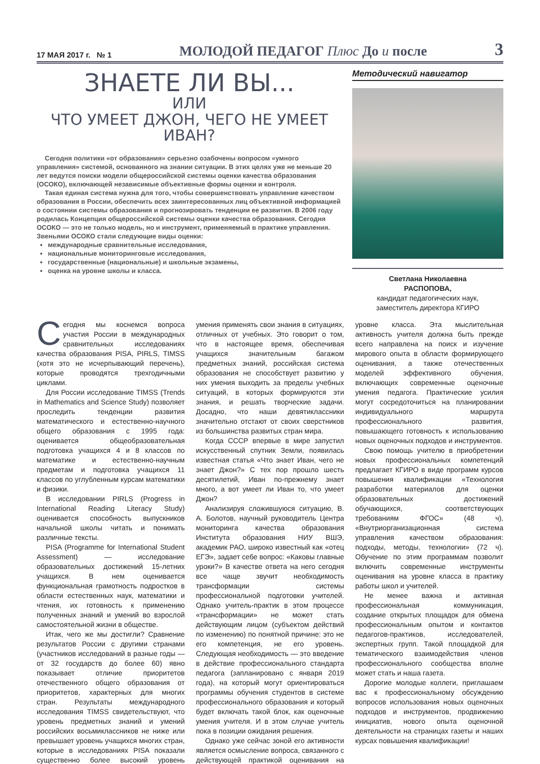17 МАЯ 2017 г. № 1 МОЛОДОЙ ПЕДАГОГ Плюс До и после 3
ЗНАЕТЕ ЛИ ВЫ...
ИЛИ
ЧТО УМЕЕТ ДЖОН, ЧЕГО НЕ УМЕЕТ ИВАН?
Сегодня политики «от образования» серьезно озабочены вопросом «умного управления» системой, основанного на знании ситуации. В этих целях уже не меньше 20 лет ведутся поиски модели общероссийской системы оценки качества образования (ОСОКО), включающей независимые объективные формы оценки и контроля.
Такая единая система нужна для того, чтобы совершенствовать управление качеством образования в России, обеспечить всех заинтересованных лиц объективной информацией о состоянии системы образования и прогнозировать тенденции ее развития. В 2006 году родилась Концепция общероссийской системы оценки качества образования. Сегодня ОСОКО — это не только модель, но и инструмент, применяемый в практике управления. Звеньями ОСОКО стали следующие виды оценки:
международные сравнительные исследования,
национальные мониторинговые исследования,
государственные (национальные) и школьные экзамены,
оценка на уровне школы и класса.
Методический навигатор
Светлана Николаевна
РАСПОПОВА,
кандидат педагогических наук,
заместитель директора КГИРО
Сегодня мы коснемся вопроса участия России в международных сравнительных исследованиях качества образования PISA, PIRLS, TIMSS (хотя это не исчерпывающий перечень), которые проводятся трехгодичными циклами.
Для России исследование TIMSS (Trends in Mathematics and Science Study) позволяет проследить тенденции развития математического и естественно-научного общего образования с 1995 года: оценивается общеобразовательная подготовка учащихся 4 и 8 классов по математике и естественно-научным предметам и подготовка учащихся 11 классов по углубленным курсам математики и физики.
В исследовании PIRLS (Progress in International Reading Literacy Study) оценивается способность выпускников начальной школы читать и понимать различные тексты.
PISA (Programme for International Student Assessment) — исследование образовательных достижений 15-летних учащихся. В нем оценивается функциональная грамотность подростков в области естественных наук, математики и чтения, их готовность к применению полученных знаний и умений во взрослой самостоятельной жизни в обществе.
Итак, чего же мы достигли? Сравнение результатов России с другими странами (участников исследований в разные годы — от 32 государств до более 60) явно показывает отличие приоритетов отечественного общего образования от приоритетов, характерных для многих стран. Результаты международного исследования TIMSS свидетельствуют, что уровень предметных знаний и умений российских восьмиклассников не ниже или превышает уровень учащихся многих стран, которые в исследованиях PISA показали существенно более высокий уровень умения применять свои знания в ситуациях, отличных от учебных. Это говорит о том, что в настоящее время, обеспечивая учащихся значительным багажом предметных знаний, российская система образования не способствует развитию у них умения выходить за пределы учебных ситуаций, в которых формируются эти знания, и решать творческие задачи. Досадно, что наши девятиклассники значительно отстают от своих сверстников из большинства развитых стран мира.
Когда СССР впервые в мире запустил искусственный спутник Земли, появилась известная статья «Что знает Иван, чего не знает Джон?» С тех пор прошло шесть десятилетий, Иван по-прежнему знает много, а вот умеет ли Иван то, что умеет Джон?
Анализируя сложившуюся ситуацию, В. А. Болотов, научный руководитель Центра мониторинга качества образования Института образования НИУ ВШЭ, академик РАО, широко известный как «отец ЕГЭ», задает себе вопрос: «Каковы главные уроки?» В качестве ответа на него сегодня все чаще звучит необходимость трансформации системы профессиональной подготовки учителей. Однако учитель-практик в этом процессе «трансформации» не может стать действующим лицом (субъектом действий по изменению) по понятной причине: это не его компетенция, не его уровень. Следующая необходимость — это введение в действие профессионального стандарта педагога (запланировано с января 2019 года), на который могут ориентироваться программы обучения студентов в системе профессионального образования и который будет включать такой блок, как оценочные умения учителя. И в этом случае учитель пока в позиции ожидания решения.
Однако уже сейчас зоной его активности является осмысление вопроса, связанного с действующей практикой оценивания на уровне класса. Эта мыслительная активность учителя должна быть прежде всего направлена на поиск и изучение мирового опыта в области формирующего оценивания, а также отечественных моделей эффективного обучения, включающих современные оценочные умения педагога. Практические усилия могут сосредоточиться на планировании индивидуального маршрута профессионального развития, повышающего готовность к использованию новых оценочных подходов и инструментов.
Свою помощь учителю в приобретении новых профессиональных компетенций предлагает КГИРО в виде программ курсов повышения квалификации «Технология разработки материалов для оценки образовательных достижений обучающихся, соответствующих требованиям ФГОС» (48 ч), «Внутриорганизационная система управления качеством образования: подходы, методы, технологии» (72 ч). Обучение по этим программам позволит включить современные инструменты оценивания на уровне класса в практику работы школ и учителей.
Не менее важна и активная профессиональная коммуникация, создание открытых площадок для обмена профессиональным опытом и контактов педагогов-практиков, исследователей, экспертных групп. Такой площадкой для тематического взаимодействия членов профессионального сообщества вполне может стать и наша газета.
Дорогие молодые коллеги, приглашаем вас к профессиональному обсуждению вопросов использования новых оценочных подходов и инструментов, продвижению инициатив, нового опыта оценочной деятельности на страницах газеты и наших курсах повышения квалификации!